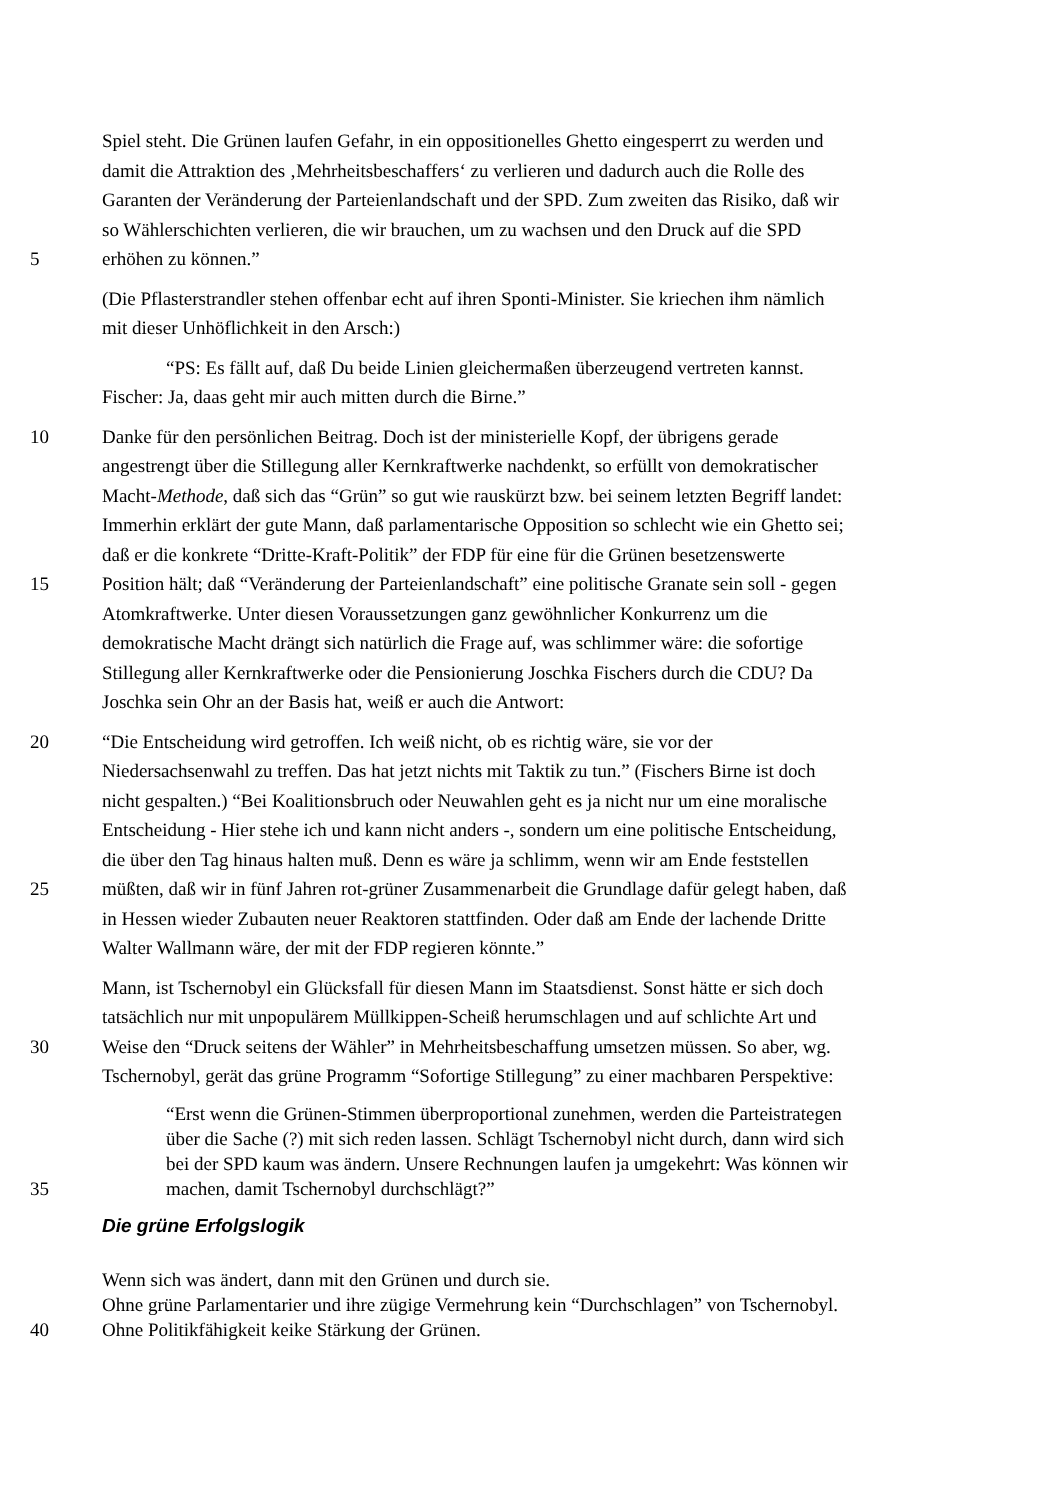Spiel steht. Die Grünen laufen Gefahr, in ein oppositionelles Ghetto eingesperrt zu werden und
damit die Attraktion des ‚Mehrheitsbeschaffers‘ zu verlieren und dadurch auch die Rolle des
Garanten der Veränderung der Parteienlandschaft und der SPD. Zum zweiten das Risiko, daß wir
so Wählerschichten verlieren, die wir brauchen, um zu wachsen und den Druck auf die SPD
5 erhöhen zu können.”
(Die Pflasterstrandler stehen offenbar echt auf ihren Sponti-Minister. Sie kriechen ihm nämlich
mit dieser Unhöflichkeit in den Arsch:)
“PS: Es fällt auf, daß Du beide Linien gleichermaßen überzeugend vertreten kannst.
Fischer: Ja, daas geht mir auch mitten durch die Birne.”
10 Danke für den persönlichen Beitrag. Doch ist der ministerielle Kopf, der übrigens gerade
angestrengt über die Stillegung aller Kernkraftwerke nachdenkt, so erfüllt von demokratischer
Macht-Methode, daß sich das “Grün” so gut wie rauskürzt bzw. bei seinem letzten Begriff landet:
Immerhin erklärt der gute Mann, daß parlamentarische Opposition so schlecht wie ein Ghetto sei;
daß er die konkrete “Dritte-Kraft-Politik” der FDP für eine für die Grünen besetzenswerte
15 Position hält; daß “Veränderung der Parteienlandschaft” eine politische Granate sein soll - gegen
Atomkraftwerke. Unter diesen Voraussetzungen ganz gewöhnlicher Konkurrenz um die
demokratische Macht drängt sich natürlich die Frage auf, was schlimmer wäre: die sofortige
Stillegung aller Kernkraftwerke oder die Pensionierung Joschka Fischers durch die CDU? Da
Joschka sein Ohr an der Basis hat, weiß er auch die Antwort:
20 “Die Entscheidung wird getroffen. Ich weiß nicht, ob es richtig wäre, sie vor der
Niedersachsenwahl zu treffen. Das hat jetzt nichts mit Taktik zu tun.” (Fischers Birne ist doch
nicht gespalten.) “Bei Koalitionsbruch oder Neuwahlen geht es ja nicht nur um eine moralische
Entscheidung - Hier stehe ich und kann nicht anders -, sondern um eine politische Entscheidung,
die über den Tag hinaus halten muß. Denn es wäre ja schlimm, wenn wir am Ende feststellen
25 müßten, daß wir in fünf Jahren rot-grüner Zusammenarbeit die Grundlage dafür gelegt haben, daß
in Hessen wieder Zubauten neuer Reaktoren stattfinden. Oder daß am Ende der lachende Dritte
Walter Wallmann wäre, der mit der FDP regieren könnte.”
Mann, ist Tschernobyl ein Glücksfall für diesen Mann im Staatsdienst. Sonst hätte er sich doch
tatsächlich nur mit unpopulärem Müllkippen-Scheiß herumschlagen und auf schlichte Art und
30 Weise den “Druck seitens der Wähler” in Mehrheitsbeschaffung umsetzen müssen. So aber, wg.
Tschernobyl, gerät das grüne Programm “Sofortige Stillegung” zu einer machbaren Perspektive:
“Erst wenn die Grünen-Stimmen überproportional zunehmen, werden die Parteistrategen
über die Sache (?) mit sich reden lassen. Schlägt Tschernobyl nicht durch, dann wird sich
bei der SPD kaum was ändern. Unsere Rechnungen laufen ja umgekehrt: Was können wir
35 machen, damit Tschernobyl durchschlägt?”
Die grüne Erfolgslogik
Wenn sich was ändert, dann mit den Grünen und durch sie.
Ohne grüne Parlamentarier und ihre zügige Vermehrung kein “Durchschlagen” von Tschernobyl.
40 Ohne Politikfähigkeit keike Stärkung der Grünen.